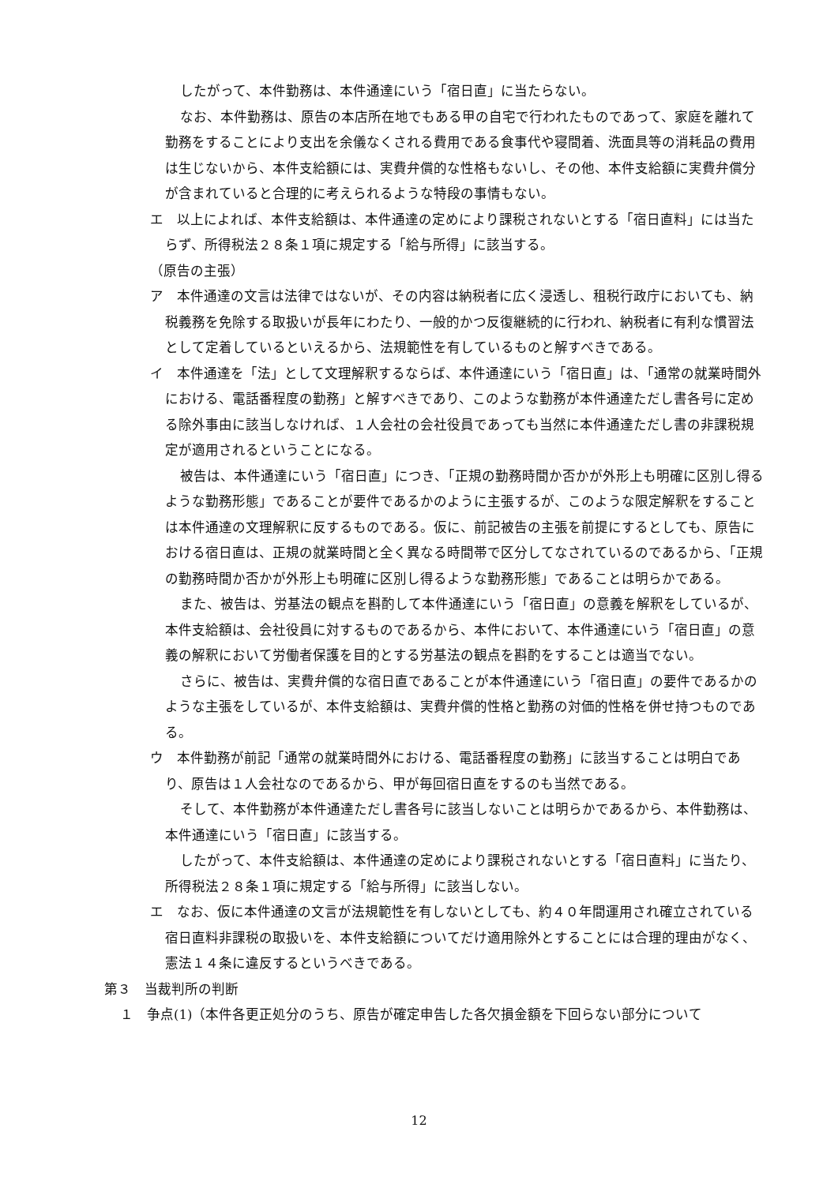したがって、本件勤務は、本件通達にいう「宿日直」に当たらない。
なお、本件勤務は、原告の本店所在地でもある甲の自宅で行われたものであって、家庭を離れて勤務をすることにより支出を余儀なくされる費用である食事代や寝間着、洗面具等の消耗品の費用は生じないから、本件支給額には、実費弁償的な性格もないし、その他、本件支給額に実費弁償分が含まれていると合理的に考えられるような特段の事情もない。
エ　以上によれば、本件支給額は、本件通達の定めにより課税されないとする「宿日直料」には当たらず、所得税法２８条１項に規定する「給与所得」に該当する。
（原告の主張）
ア　本件通達の文言は法律ではないが、その内容は納税者に広く浸透し、租税行政庁においても、納税義務を免除する取扱いが長年にわたり、一般的かつ反復継続的に行われ、納税者に有利な慣習法として定着しているといえるから、法規範性を有しているものと解すべきである。
イ　本件通達を「法」として文理解釈するならば、本件通達にいう「宿日直」は、「通常の就業時間外における、電話番程度の勤務」と解すべきであり、このような勤務が本件通達ただし書各号に定める除外事由に該当しなければ、１人会社の会社役員であっても当然に本件通達ただし書の非課税規定が適用されるということになる。
被告は、本件通達にいう「宿日直」につき、「正規の勤務時間か否かが外形上も明確に区別し得るような勤務形態」であることが要件であるかのように主張するが、このような限定解釈をすることは本件通達の文理解釈に反するものである。仮に、前記被告の主張を前提にするとしても、原告における宿日直は、正規の就業時間と全く異なる時間帯で区分してなされているのであるから、「正規の勤務時間か否かが外形上も明確に区別し得るような勤務形態」であることは明らかである。
また、被告は、労基法の観点を斟酌して本件通達にいう「宿日直」の意義を解釈をしているが、本件支給額は、会社役員に対するものであるから、本件において、本件通達にいう「宿日直」の意義の解釈において労働者保護を目的とする労基法の観点を斟酌をすることは適当でない。
さらに、被告は、実費弁償的な宿日直であることが本件通達にいう「宿日直」の要件であるかのような主張をしているが、本件支給額は、実費弁償的性格と勤務の対価的性格を併せ持つものである。
ウ　本件勤務が前記「通常の就業時間外における、電話番程度の勤務」に該当することは明白であり、原告は１人会社なのであるから、甲が毎回宿日直をするのも当然である。
そして、本件勤務が本件通達ただし書各号に該当しないことは明らかであるから、本件勤務は、本件通達にいう「宿日直」に該当する。
したがって、本件支給額は、本件通達の定めにより課税されないとする「宿日直料」に当たり、所得税法２８条１項に規定する「給与所得」に該当しない。
エ　なお、仮に本件通達の文言が法規範性を有しないとしても、約４０年間運用され確立されている宿日直料非課税の取扱いを、本件支給額についてだけ適用除外とすることには合理的理由がなく、憲法１４条に違反するというべきである。
第３　当裁判所の判断
１　争点(1)（本件各更正処分のうち、原告が確定申告した各欠損金額を下回らない部分について
12